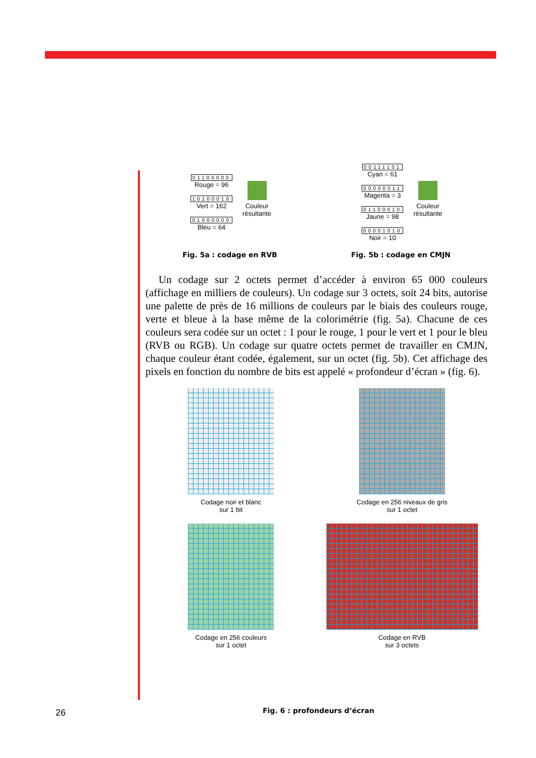01100000
Rouge = 96
10100010
Vert = 162
01000000
Bleu = 64
Couleur
résultante
00111101
Cyan = 61
00000011
Magenta = 3
01100010
Jaune = 98
00001010
Noir = 10
Couleur
résultante
Fig. 5a : codage en RVB Fig. 5b : codage en CMJN
Un codage sur 2 octets permet d’accéder à environ 65 000 couleurs (affichage en milliers de couleurs). Un codage sur 3 octets, soit 24 bits, autorise une palette de près de 16 millions de couleurs par le biais des couleurs rouge, verte et bleue à la base même de la colorimétrie (fig. 5a). Chacune de ces couleurs sera codée sur un octet : 1 pour le rouge, 1 pour le vert et 1 pour le bleu (RVB ou RGB). Un codage sur quatre octets permet de travailler en CMJN, chaque couleur étant codée, également, sur un octet (fig. 5b). Cet affichage des pixels en fonction du nombre de bits est appelé « profondeur d’écran » (fig. 6).
Codage noir et blanc
sur 1 bit
Codage en 256 niveaux de gris
sur 1 octet
Codage en 256 couleurs
sur 1 octet
Codage en RVB
sur 3 octets
26 Fig. 6 : profondeurs d’écran